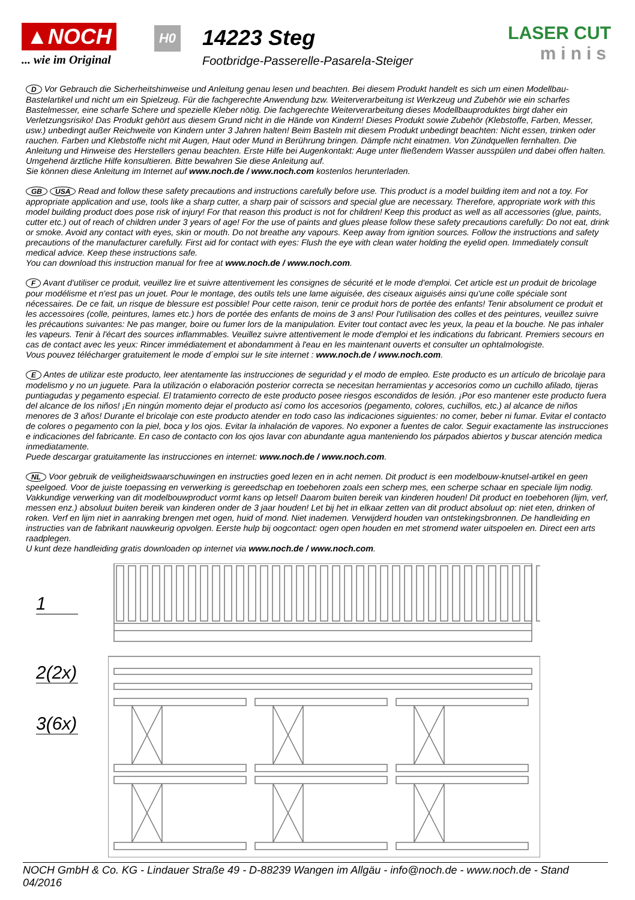▲NOCH
... wie im Original
H0
14223 Steg
Footbridge-Passerelle-Pasarela-Steiger
LASER CUT
minis
D Vor Gebrauch die Sicherheitshinweise und Anleitung genau lesen und beachten. Bei diesem Produkt handelt es sich um einen Modellbau-Bastelartikel und nicht um ein Spielzeug. Für die fachgerechte Anwendung bzw. Weiterverarbeitung ist Werkzeug und Zubehör wie ein scharfes Bastelmesser, eine scharfe Schere und spezielle Kleber nötig. Die fachgerechte Weiterverarbeitung dieses Modellbauproduktes birgt daher ein Verletzungsrisiko! Das Produkt gehört aus diesem Grund nicht in die Hände von Kindern! Dieses Produkt sowie Zubehör (Klebstoffe, Farben, Messer, usw.) unbedingt außer Reichweite von Kindern unter 3 Jahren halten! Beim Basteln mit diesem Produkt unbedingt beachten: Nicht essen, trinken oder rauchen. Farben und Klebstoffe nicht mit Augen, Haut oder Mund in Berührung bringen. Dämpfe nicht einatmen. Von Zündquellen fernhalten. Die Anleitung und Hinweise des Herstellers genau beachten. Erste Hilfe bei Augenkontakt: Auge unter fließendem Wasser ausspülen und dabei offen halten. Umgehend ärztliche Hilfe konsultieren. Bitte bewahren Sie diese Anleitung auf.
Sie können diese Anleitung im Internet auf www.noch.de / www.noch.com kostenlos herunterladen.
GB USA Read and follow these safety precautions and instructions carefully before use. This product is a model building item and not a toy. For appropriate application and use, tools like a sharp cutter, a sharp pair of scissors and special glue are necessary. Therefore, appropriate work with this model building product does pose risk of injury! For that reason this product is not for children! Keep this product as well as all accessories (glue, paints, cutter etc.) out of reach of children under 3 years of age! For the use of paints and glues please follow these safety precautions carefully: Do not eat, drink or smoke. Avoid any contact with eyes, skin or mouth. Do not breathe any vapours. Keep away from ignition sources. Follow the instructions and safety precautions of the manufacturer carefully. First aid for contact with eyes: Flush the eye with clean water holding the eyelid open. Immediately consult medical advice. Keep these instructions safe.
You can download this instruction manual for free at www.noch.de / www.noch.com.
F Avant d'utiliser ce produit, veuillez lire et suivre attentivement les consignes de sécurité et le mode d'emploi. Cet article est un produit de bricolage pour modélisme et n'est pas un jouet. Pour le montage, des outils tels une lame aiguisée, des ciseaux aiguisés ainsi qu'une colle spéciale sont nécessaires. De ce fait, un risque de blessure est possible! Pour cette raison, tenir ce produit hors de portée des enfants! Tenir absolument ce produit et les accessoires (colle, peintures, lames etc.) hors de portée des enfants de moins de 3 ans! Pour l'utilisation des colles et des peintures, veuillez suivre les précautions suivantes: Ne pas manger, boire ou fumer lors de la manipulation. Eviter tout contact avec les yeux, la peau et la bouche. Ne pas inhaler les vapeurs. Tenir à l'écart des sources inflammables. Veuillez suivre attentivement le mode d'emploi et les indications du fabricant. Premiers secours en cas de contact avec les yeux: Rincer immédiatement et abondamment à l'eau en les maintenant ouverts et consulter un ophtalmologiste.
Vous pouvez télécharger gratuitement le mode d´emploi sur le site internet : www.noch.de / www.noch.com.
E Antes de utilizar este producto, leer atentamente las instrucciones de seguridad y el modo de empleo. Este producto es un artículo de bricolaje para modelismo y no un juguete. Para la utilización o elaboración posterior correcta se necesitan herramientas y accesorios como un cuchillo afilado, tijeras puntiagudas y pegamento especial. El tratamiento correcto de este producto posee riesgos escondidos de lesión. ¡Por eso mantener este producto fuera del alcance de los niños! ¡En ningún momento dejar el producto así como los accesorios (pegamento, colores, cuchillos, etc.) al alcance de niños menores de 3 años! Durante el bricolaje con este producto atender en todo caso las indicaciones siguientes: no comer, beber ni fumar. Evitar el contacto de colores o pegamento con la piel, boca y los ojos. Evitar la inhalación de vapores. No exponer a fuentes de calor. Seguir exactamente las instrucciones e indicaciones del fabricante. En caso de contacto con los ojos lavar con abundante agua manteniendo los párpados abiertos y buscar atención medica inmediatamente.
Puede descargar gratuitamente las instrucciones en internet: www.noch.de / www.noch.com.
NL Voor gebruik de veiligheidswaarschuwingen en instructies goed lezen en in acht nemen. Dit product is een modelbouw-knutsel-artikel en geen speelgoed. Voor de juiste toepassing en verwerking is gereedschap en toebehoren zoals een scherp mes, een scherpe schaar en speciale lijm nodig. Vakkundige verwerking van dit modelbouwproduct vormt kans op letsel! Daarom buiten bereik van kinderen houden! Dit product en toebehoren (lijm, verf, messen enz.) absoluut buiten bereik van kinderen onder de 3 jaar houden! Let bij het in elkaar zetten van dit product absoluut op: niet eten, drinken of roken. Verf en lijm niet in aanraking brengen met ogen, huid of mond. Niet inademen. Verwijderd houden van ontstekingsbronnen. De handleiding en instructies van de fabrikant nauwkeurig opvolgen. Eerste hulp bij oogcontact: ogen open houden en met stromend water uitspoelen en. Direct een arts raadplegen.
U kunt deze handleiding gratis downloaden op internet via www.noch.de / www.noch.com.
1
2(2x)
3(6x)
NOCH GmbH & Co. KG - Lindauer Straße 49 - D-88239 Wangen im Allgäu - info@noch.de - www.noch.de - Stand 04/2016